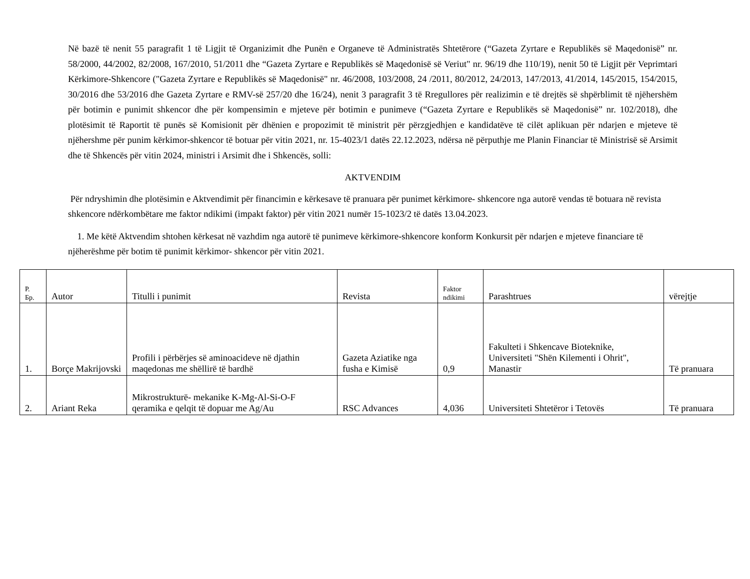Në bazë të nenit 55 paragrafit 1 të Ligjit të Organizimit dhe Punën e Organeve të Administratës Shtetërore (“Gazeta Zyrtare e Republikës së Maqedonisë” nr. 58/2000, 44/2002, 82/2008, 167/2010, 51/2011 dhe “Gazeta Zyrtare e Republikës së Maqedonisë së Veriut" nr. 96/19 dhe 110/19), nenit 50 të Ligjit për Veprimtari Kërkimore-Shkencore ("Gazeta Zyrtare e Republikës së Maqedonisë" nr. 46/2008, 103/2008, 24 /2011, 80/2012, 24/2013, 147/2013, 41/2014, 145/2015, 154/2015, 30/2016 dhe 53/2016 dhe Gazeta Zyrtare e RMV-së 257/20 dhe 16/24), nenit 3 paragrafit 3 të Rregullores për realizimin e të drejtës së shpërblimit të njëhershëm për botimin e punimit shkencor dhe për kompensimin e mjeteve për botimin e punimeve (“Gazeta Zyrtare e Republikës së Maqedonisë” nr. 102/2018), dhe plotësimit të Raportit të punës së Komisionit për dhënien e propozimit të ministrit për përzgjedhjen e kandidatëve të cilët aplikuan për ndarjen e mjeteve të njëhershme për punim kërkimor-shkencor të botuar për vitin 2021, nr. 15-4023/1 datës 22.12.2023, ndërsa në përputhje me Planin Financiar të Ministrisë së Arsimit dhe të Shkencës për vitin 2024, ministri i Arsimit dhe i Shkencës, solli:
AKTVENDIM
Për ndryshimin dhe plotësimin e Aktvendimit për financimin e kërkesave të pranuara për punimet kërkimore- shkencore nga autorë vendas të botuara në revista shkencore ndërkombëtare me faktor ndikimi (impakt faktor) për vitin 2021 numër 15-1023/2 të datës 13.04.2023.
1. Me këtë Aktvendim shtohen kërkesat në vazhdim nga autorë të punimeve kërkimore-shkencore konform Konkursit për ndarjen e mjeteve financiare të njëherëshme për botim të punimit kërkimor- shkencor për vitin 2021.
| Р. Бр. | Autor | Titulli i punimit | Revista | Faktor ndikimi | Parashtrues | vërejtje |
| --- | --- | --- | --- | --- | --- | --- |
| 1. | Borçe Makrijovski | Profili i përbërjes së aminoacideve në djathin maqedonas me shëllirë të bardhë | Gazeta Aziatike nga fusha e Kimisë | 0,9 | Fakulteti i Shkencave Bioteknike, Universiteti "Shën Kilementi i Ohrit", Manastir | Të pranuara |
| 2. | Ariant Reka | Mikrostrukturë- mekanike K-Mg-Al-Si-O-F qeramika e qelqit të dopuar me Ag/Au | RSC Advances | 4,036 | Universiteti Shtetëror i Tetovës | Të pranuara |